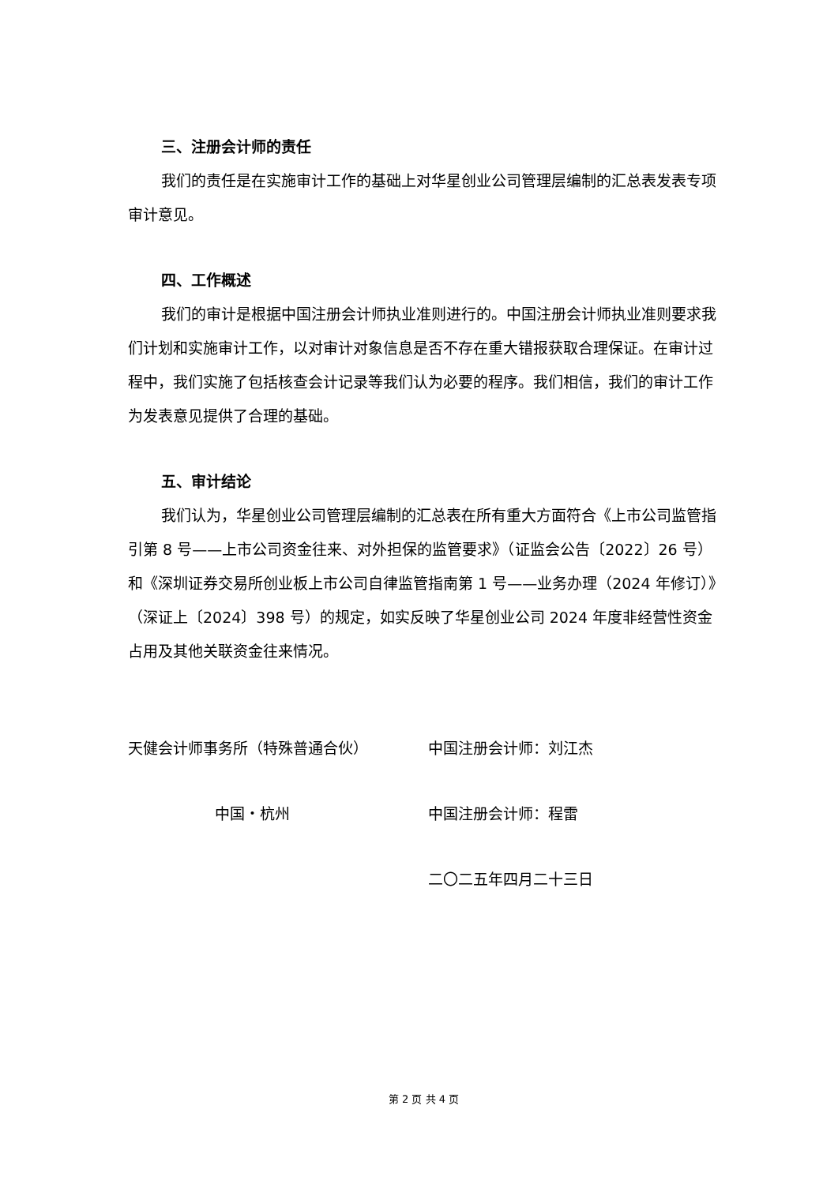三、注册会计师的责任
我们的责任是在实施审计工作的基础上对华星创业公司管理层编制的汇总表发表专项审计意见。
四、工作概述
我们的审计是根据中国注册会计师执业准则进行的。中国注册会计师执业准则要求我们计划和实施审计工作，以对审计对象信息是否不存在重大错报获取合理保证。在审计过程中，我们实施了包括核查会计记录等我们认为必要的程序。我们相信，我们的审计工作为发表意见提供了合理的基础。
五、审计结论
我们认为，华星创业公司管理层编制的汇总表在所有重大方面符合《上市公司监管指引第 8 号——上市公司资金往来、对外担保的监管要求》（证监会公告〔2022〕26 号）和《深圳证券交易所创业板上市公司自律监管指南第 1 号——业务办理（2024 年修订）》（深证上〔2024〕398 号）的规定，如实反映了华星创业公司 2024 年度非经营性资金占用及其他关联资金往来情况。
天健会计师事务所（特殊普通合伙） 中国注册会计师：刘江杰
中国・杭州 中国注册会计师：程雷
二〇二五年四月二十三日
第 2 页 共 4 页